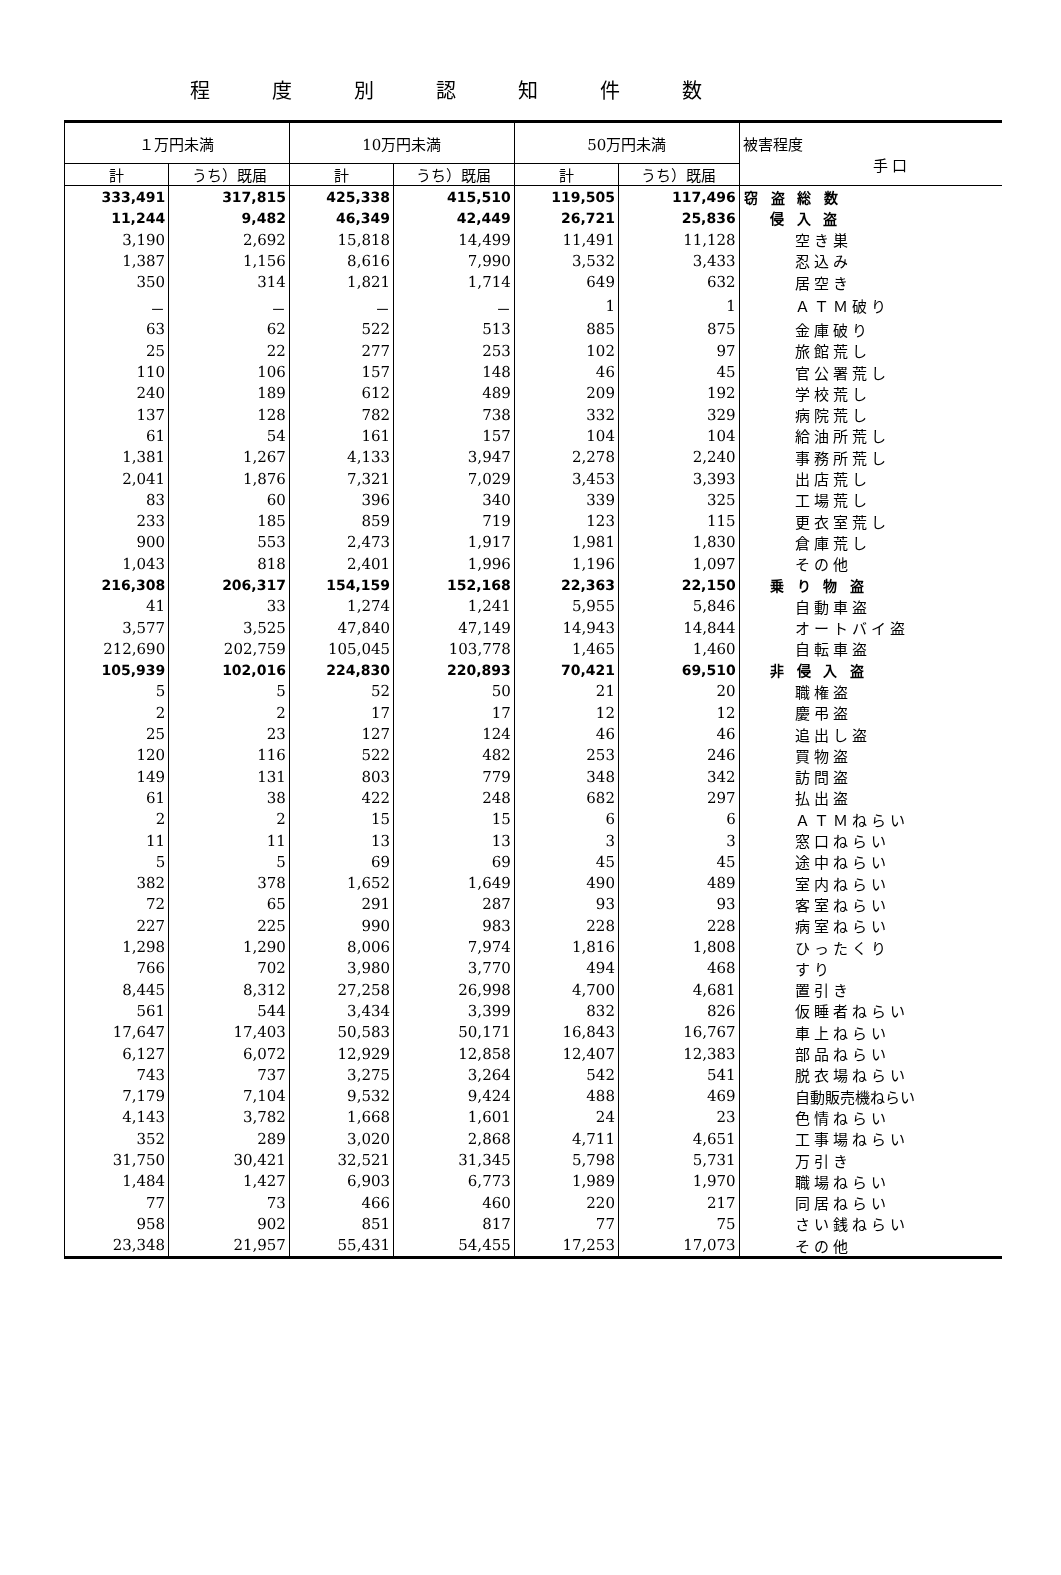程度別認知件数
| １万円未満 | | 10万円未満 | | 50万円未満 | | 被害程度 手 口 |
| --- | --- | --- | --- | --- | --- | --- |
| 計 | うち）既届 | 計 | うち）既届 | 計 | うち）既届 | |
| 333,491 | 317,815 | 425,338 | 415,510 | 119,505 | 117,496 | 窃 盗 総 数 |
| 11,244 | 9,482 | 46,349 | 42,449 | 26,721 | 25,836 | 侵 入 盗 |
| 3,190 | 2,692 | 15,818 | 14,499 | 11,491 | 11,128 | 空き巣 |
| 1,387 | 1,156 | 8,616 | 7,990 | 3,532 | 3,433 | 忍込み |
| 350 | 314 | 1,821 | 1,714 | 649 | 632 | 居空き |
| － | － | － | － | 1 | 1 | ＡＴＭ破り |
| 63 | 62 | 522 | 513 | 885 | 875 | 金庫破り |
| 25 | 22 | 277 | 253 | 102 | 97 | 旅館荒し |
| 110 | 106 | 157 | 148 | 46 | 45 | 官公署荒し |
| 240 | 189 | 612 | 489 | 209 | 192 | 学校荒し |
| 137 | 128 | 782 | 738 | 332 | 329 | 病院荒し |
| 61 | 54 | 161 | 157 | 104 | 104 | 給油所荒し |
| 1,381 | 1,267 | 4,133 | 3,947 | 2,278 | 2,240 | 事務所荒し |
| 2,041 | 1,876 | 7,321 | 7,029 | 3,453 | 3,393 | 出店荒し |
| 83 | 60 | 396 | 340 | 339 | 325 | 工場荒し |
| 233 | 185 | 859 | 719 | 123 | 115 | 更衣室荒し |
| 900 | 553 | 2,473 | 1,917 | 1,981 | 1,830 | 倉庫荒し |
| 1,043 | 818 | 2,401 | 1,996 | 1,196 | 1,097 | その他 |
| 216,308 | 206,317 | 154,159 | 152,168 | 22,363 | 22,150 | 乗 り 物 盗 |
| 41 | 33 | 1,274 | 1,241 | 5,955 | 5,846 | 自動車盗 |
| 3,577 | 3,525 | 47,840 | 47,149 | 14,943 | 14,844 | オートバイ盗 |
| 212,690 | 202,759 | 105,045 | 103,778 | 1,465 | 1,460 | 自転車盗 |
| 105,939 | 102,016 | 224,830 | 220,893 | 70,421 | 69,510 | 非 侵 入 盗 |
| 5 | 5 | 52 | 50 | 21 | 20 | 職権盗 |
| 2 | 2 | 17 | 17 | 12 | 12 | 慶弔盗 |
| 25 | 23 | 127 | 124 | 46 | 46 | 追出し盗 |
| 120 | 116 | 522 | 482 | 253 | 246 | 買物盗 |
| 149 | 131 | 803 | 779 | 348 | 342 | 訪問盗 |
| 61 | 38 | 422 | 248 | 682 | 297 | 払出盗 |
| 2 | 2 | 15 | 15 | 6 | 6 | ＡＴＭねらい |
| 11 | 11 | 13 | 13 | 3 | 3 | 窓口ねらい |
| 5 | 5 | 69 | 69 | 45 | 45 | 途中ねらい |
| 382 | 378 | 1,652 | 1,649 | 490 | 489 | 室内ねらい |
| 72 | 65 | 291 | 287 | 93 | 93 | 客室ねらい |
| 227 | 225 | 990 | 983 | 228 | 228 | 病室ねらい |
| 1,298 | 1,290 | 8,006 | 7,974 | 1,816 | 1,808 | ひったくり |
| 766 | 702 | 3,980 | 3,770 | 494 | 468 | すり |
| 8,445 | 8,312 | 27,258 | 26,998 | 4,700 | 4,681 | 置引き |
| 561 | 544 | 3,434 | 3,399 | 832 | 826 | 仮睡者ねらい |
| 17,647 | 17,403 | 50,583 | 50,171 | 16,843 | 16,767 | 車上ねらい |
| 6,127 | 6,072 | 12,929 | 12,858 | 12,407 | 12,383 | 部品ねらい |
| 743 | 737 | 3,275 | 3,264 | 542 | 541 | 脱衣場ねらい |
| 7,179 | 7,104 | 9,532 | 9,424 | 488 | 469 | 自動販売機ねらい |
| 4,143 | 3,782 | 1,668 | 1,601 | 24 | 23 | 色情ねらい |
| 352 | 289 | 3,020 | 2,868 | 4,711 | 4,651 | 工事場ねらい |
| 31,750 | 30,421 | 32,521 | 31,345 | 5,798 | 5,731 | 万引き |
| 1,484 | 1,427 | 6,903 | 6,773 | 1,989 | 1,970 | 職場ねらい |
| 77 | 73 | 466 | 460 | 220 | 217 | 同居ねらい |
| 958 | 902 | 851 | 817 | 77 | 75 | さい銭ねらい |
| 23,348 | 21,957 | 55,431 | 54,455 | 17,253 | 17,073 | その他 |